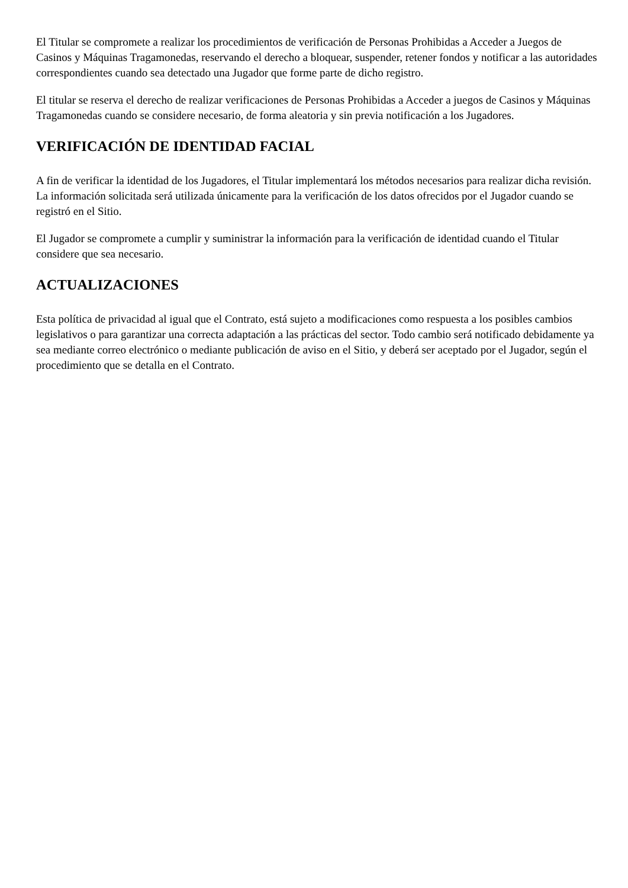El Titular se compromete a realizar los procedimientos de verificación de Personas Prohibidas a Acceder a Juegos de Casinos y Máquinas Tragamonedas, reservando el derecho a bloquear, suspender, retener fondos y notificar a las autoridades correspondientes cuando sea detectado una Jugador que forme parte de dicho registro.
El titular se reserva el derecho de realizar verificaciones de Personas Prohibidas a Acceder a juegos de Casinos y Máquinas Tragamonedas cuando se considere necesario, de forma aleatoria y sin previa notificación a los Jugadores.
VERIFICACIÓN DE IDENTIDAD FACIAL
A fin de verificar la identidad de los Jugadores, el Titular implementará los métodos necesarios para realizar dicha revisión. La información solicitada será utilizada únicamente para la verificación de los datos ofrecidos por el Jugador cuando se registró en el Sitio.
El Jugador se compromete a cumplir y suministrar la información para la verificación de identidad cuando el Titular considere que sea necesario.
ACTUALIZACIONES
Esta política de privacidad al igual que el Contrato, está sujeto a modificaciones como respuesta a los posibles cambios legislativos o para garantizar una correcta adaptación a las prácticas del sector. Todo cambio será notificado debidamente ya sea mediante correo electrónico o mediante publicación de aviso en el Sitio, y deberá ser aceptado por el Jugador, según el procedimiento que se detalla en el Contrato.